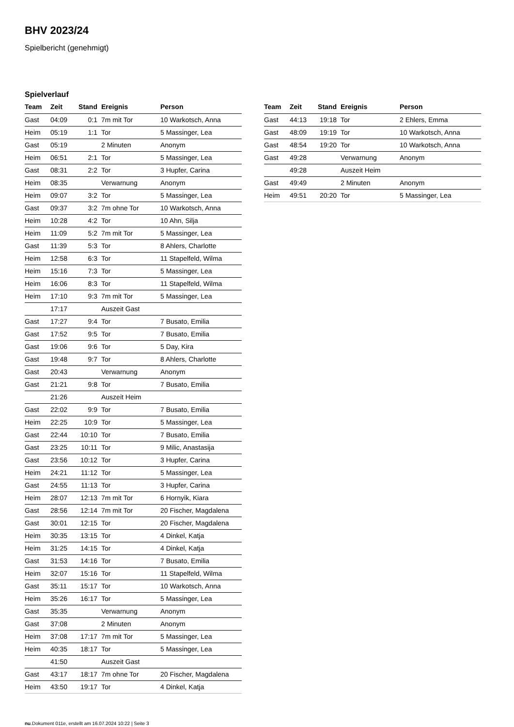BHV 2023/24
Spielbericht (genehmigt)
Spielverlauf
| Team | Zeit | Stand | Ereignis | Person |
| --- | --- | --- | --- | --- |
| Gast | 04:09 | 0:1 | 7m mit Tor | 10 Warkotsch, Anna |
| Heim | 05:19 | 1:1 | Tor | 5 Massinger, Lea |
| Gast | 05:19 | | 2 Minuten | Anonym |
| Heim | 06:51 | 2:1 | Tor | 5 Massinger, Lea |
| Gast | 08:31 | 2:2 | Tor | 3 Hupfer, Carina |
| Heim | 08:35 | | Verwarnung | Anonym |
| Heim | 09:07 | 3:2 | Tor | 5 Massinger, Lea |
| Gast | 09:37 | 3:2 | 7m ohne Tor | 10 Warkotsch, Anna |
| Heim | 10:28 | 4:2 | Tor | 10 Ahn, Silja |
| Heim | 11:09 | 5:2 | 7m mit Tor | 5 Massinger, Lea |
| Gast | 11:39 | 5:3 | Tor | 8 Ahlers, Charlotte |
| Heim | 12:58 | 6:3 | Tor | 11 Stapelfeld, Wilma |
| Heim | 15:16 | 7:3 | Tor | 5 Massinger, Lea |
| Heim | 16:06 | 8:3 | Tor | 11 Stapelfeld, Wilma |
| Heim | 17:10 | 9:3 | 7m mit Tor | 5 Massinger, Lea |
| | 17:17 | | Auszeit Gast | |
| Gast | 17:27 | 9:4 | Tor | 7 Busato, Emilia |
| Gast | 17:52 | 9:5 | Tor | 7 Busato, Emilia |
| Gast | 19:06 | 9:6 | Tor | 5 Day, Kira |
| Gast | 19:48 | 9:7 | Tor | 8 Ahlers, Charlotte |
| Gast | 20:43 | | Verwarnung | Anonym |
| Gast | 21:21 | 9:8 | Tor | 7 Busato, Emilia |
| | 21:26 | | Auszeit Heim | |
| Gast | 22:02 | 9:9 | Tor | 7 Busato, Emilia |
| Heim | 22:25 | 10:9 | Tor | 5 Massinger, Lea |
| Gast | 22:44 | 10:10 | Tor | 7 Busato, Emilia |
| Gast | 23:25 | 10:11 | Tor | 9 Milic, Anastasija |
| Gast | 23:56 | 10:12 | Tor | 3 Hupfer, Carina |
| Heim | 24:21 | 11:12 | Tor | 5 Massinger, Lea |
| Gast | 24:55 | 11:13 | Tor | 3 Hupfer, Carina |
| Heim | 28:07 | 12:13 | 7m mit Tor | 6 Hornyik, Kiara |
| Gast | 28:56 | 12:14 | 7m mit Tor | 20 Fischer, Magdalena |
| Gast | 30:01 | 12:15 | Tor | 20 Fischer, Magdalena |
| Heim | 30:35 | 13:15 | Tor | 4 Dinkel, Katja |
| Heim | 31:25 | 14:15 | Tor | 4 Dinkel, Katja |
| Gast | 31:53 | 14:16 | Tor | 7 Busato, Emilia |
| Heim | 32:07 | 15:16 | Tor | 11 Stapelfeld, Wilma |
| Gast | 35:11 | 15:17 | Tor | 10 Warkotsch, Anna |
| Heim | 35:26 | 16:17 | Tor | 5 Massinger, Lea |
| Gast | 35:35 | | Verwarnung | Anonym |
| Gast | 37:08 | | 2 Minuten | Anonym |
| Heim | 37:08 | 17:17 | 7m mit Tor | 5 Massinger, Lea |
| Heim | 40:35 | 18:17 | Tor | 5 Massinger, Lea |
| | 41:50 | | Auszeit Gast | |
| Gast | 43:17 | 18:17 | 7m ohne Tor | 20 Fischer, Magdalena |
| Heim | 43:50 | 19:17 | Tor | 4 Dinkel, Katja |
| Team | Zeit | Stand | Ereignis | Person |
| --- | --- | --- | --- | --- |
| Gast | 44:13 | 19:18 | Tor | 2 Ehlers, Emma |
| Gast | 48:09 | 19:19 | Tor | 10 Warkotsch, Anna |
| Gast | 48:54 | 19:20 | Tor | 10 Warkotsch, Anna |
| Gast | 49:28 | | Verwarnung | Anonym |
| | 49:28 | | Auszeit Heim | |
| Gast | 49:49 | | 2 Minuten | Anonym |
| Heim | 49:51 | 20:20 | Tor | 5 Massinger, Lea |
nu.Dokument 011e, erstellt am 16.07.2024 10:22 | Seite 3